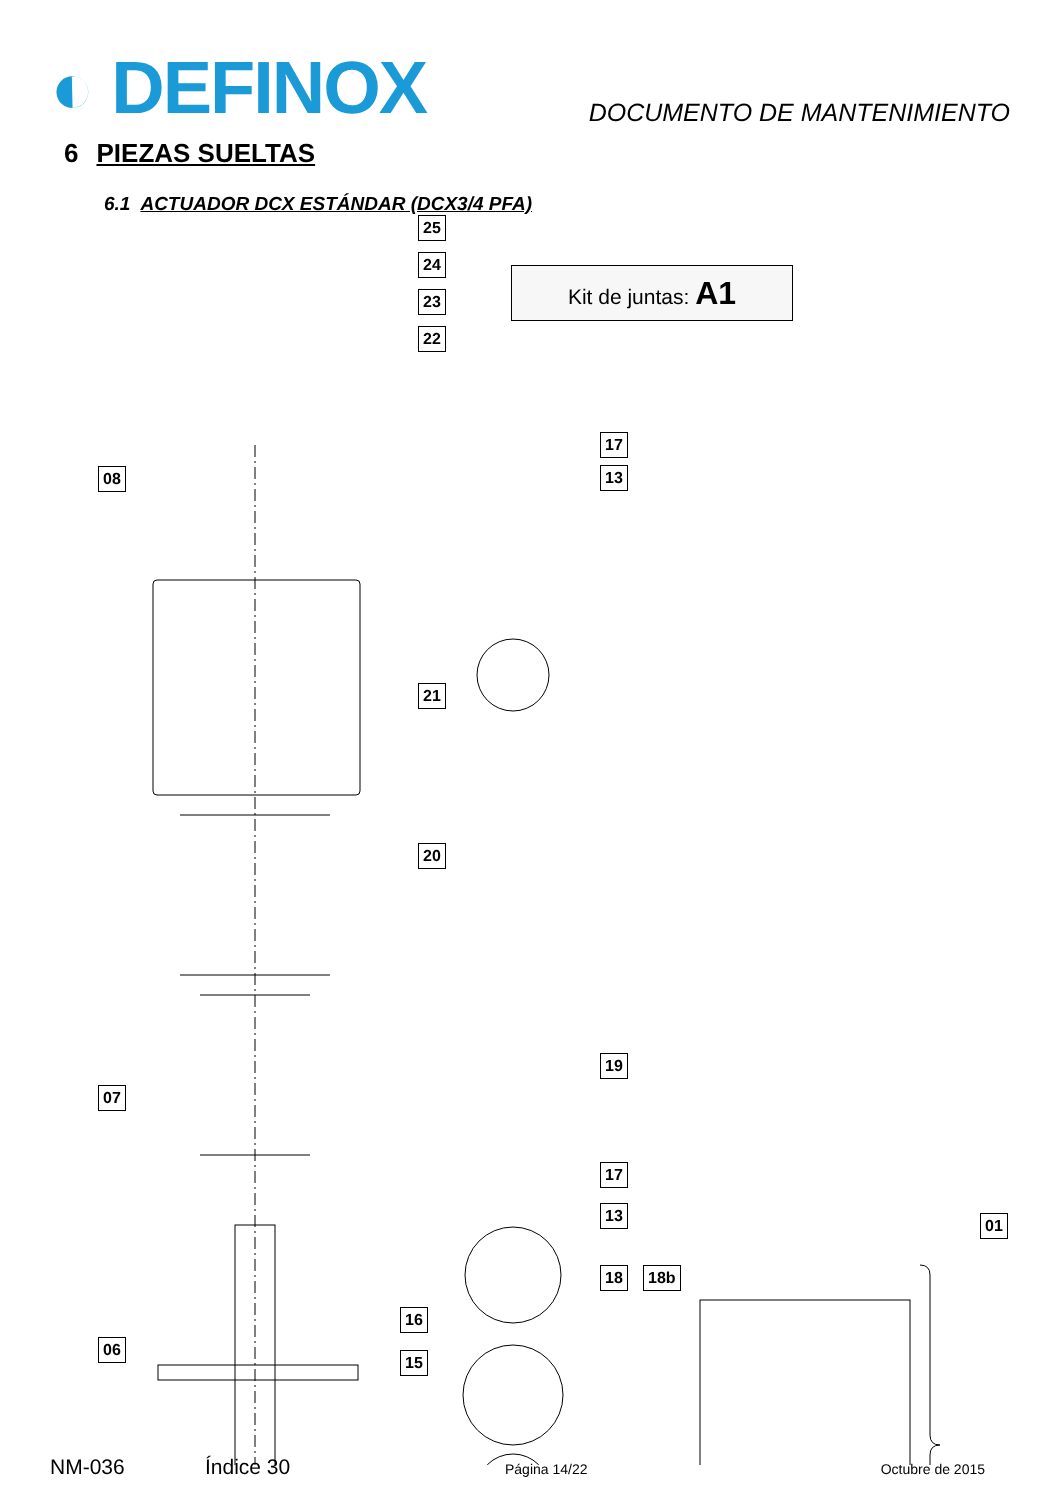◐ DEFINOX
DOCUMENTO DE MANTENIMIENTO
6 PIEZAS SUELTAS
6.1 ACTUADOR DCX ESTÁNDAR (DCX3/4 PFA)
Kit de juntas: A1
25
24
23
22
17
13
08
21
20
19
07
17
13
01
18 18b
16
06
15
NM-036 Índice 30 Página 14/22 Octubre de 2015